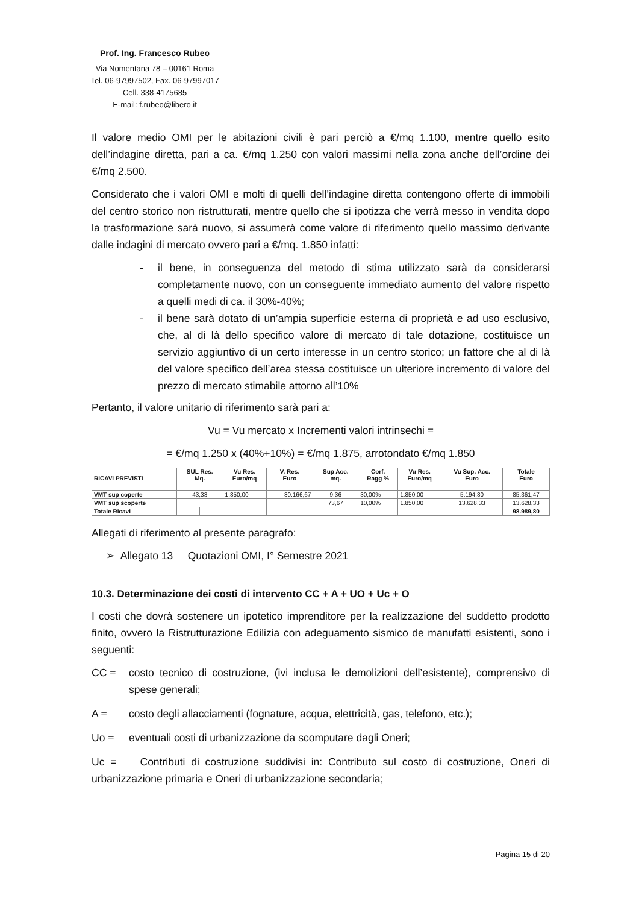Prof. Ing. Francesco Rubeo
Via Nomentana 78 – 00161 Roma
Tel. 06-97997502, Fax. 06-97997017
Cell. 338-4175685
E-mail: f.rubeo@libero.it
Il valore medio OMI per le abitazioni civili è pari perciò a €/mq 1.100, mentre quello esito dell’indagine diretta, pari a ca. €/mq 1.250 con valori massimi nella zona anche dell’ordine dei €/mq 2.500.
Considerato che i valori OMI e molti di quelli dell’indagine diretta contengono offerte di immobili del centro storico non ristrutturati, mentre quello che si ipotizza che verrà messo in vendita dopo la trasformazione sarà nuovo, si assumerà come valore di riferimento quello massimo derivante dalle indagini di mercato ovvero pari a €/mq. 1.850 infatti:
- il bene, in conseguenza del metodo di stima utilizzato sarà da considerarsi completamente nuovo, con un conseguente immediato aumento del valore rispetto a quelli medi di ca. il 30%-40%;
- il bene sarà dotato di un’ampia superficie esterna di proprietà e ad uso esclusivo, che, al di là dello specifico valore di mercato di tale dotazione, costituisce un servizio aggiuntivo di un certo interesse in un centro storico; un fattore che al di là del valore specifico dell’area stessa costituisce un ulteriore incremento di valore del prezzo di mercato stimabile attorno all’10%
Pertanto, il valore unitario di riferimento sarà pari a:
Vu = Vu mercato x Incrementi valori intrinsechi =
= €/mq 1.250 x (40%+10%) = €/mq 1.875, arrotondato €/mq 1.850
| RICAVI PREVISTI | SUL Res. Mq. | | Vu Res. Euro/mq | V. Res. Euro | Sup Acc. mq. | Corf. Ragg % | Vu Res. Euro/mq | Vu Sup. Acc. Euro | Totale Euro |
| --- | --- | --- | --- | --- | --- | --- | --- | --- | --- |
| VMT sup coperte | 43,33 | | 1.850,00 | 80.166,67 | 9,36 | 30,00% | 1.850,00 | 5.194,80 | 85.361,47 |
| VMT sup scoperte | | | | | 73,67 | 10,00% | 1.850,00 | 13.628,33 | 13.628,33 |
| Totale Ricavi | | | | | | | | | 98.989,80 |
Allegati di riferimento al presente paragrafo:
➢ Allegato 13 Quotazioni OMI, I° Semestre 2021
10.3. Determinazione dei costi di intervento CC + A + UO + Uc + O
I costi che dovrà sostenere un ipotetico imprenditore per la realizzazione del suddetto prodotto finito, ovvero la Ristrutturazione Edilizia con adeguamento sismico de manufatti esistenti, sono i seguenti:
CC = costo tecnico di costruzione, (ivi inclusa le demolizioni dell’esistente), comprensivo di spese generali;
A = costo degli allacciamenti (fognature, acqua, elettricità, gas, telefono, etc.);
Uo = eventuali costi di urbanizzazione da scomputare dagli Oneri;
Uc = Contributi di costruzione suddivisi in: Contributo sul costo di costruzione, Oneri di urbanizzazione primaria e Oneri di urbanizzazione secondaria;
Pagina 15 di 20